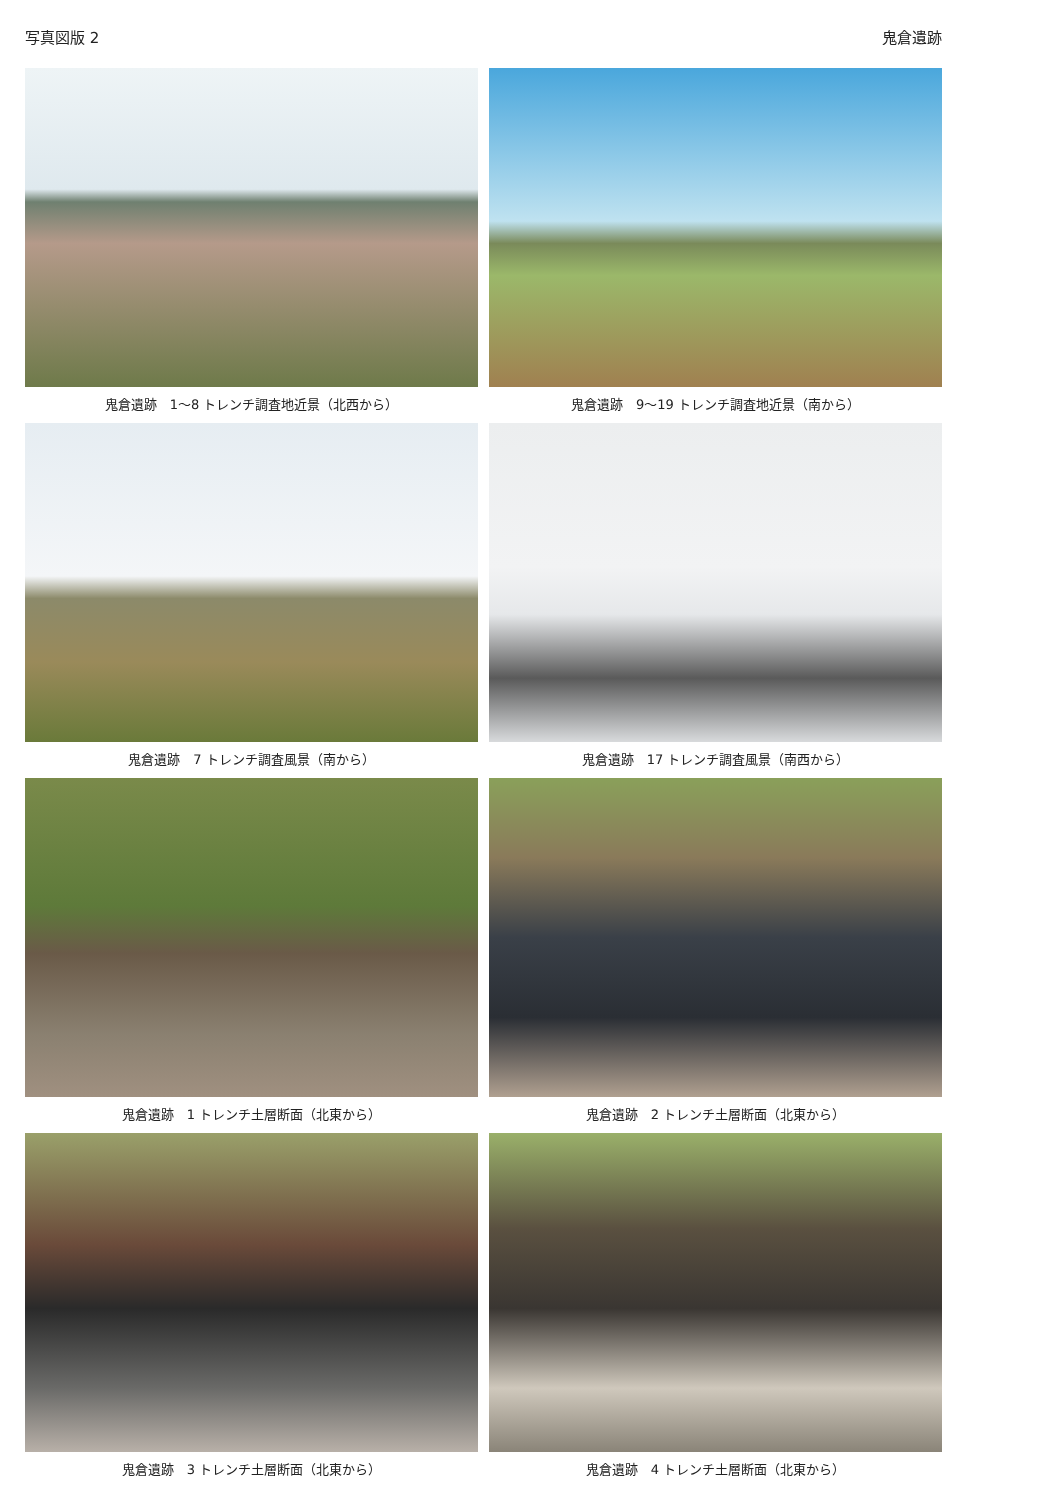写真図版 2 鬼倉遺跡
鬼倉遺跡　1～8 トレンチ調査地近景（北西から）
鬼倉遺跡　9～19 トレンチ調査地近景（南から）
鬼倉遺跡　7 トレンチ調査風景（南から）
鬼倉遺跡　17 トレンチ調査風景（南西から）
鬼倉遺跡　1 トレンチ土層断面（北東から）
鬼倉遺跡　2 トレンチ土層断面（北東から）
鬼倉遺跡　3 トレンチ土層断面（北東から）
鬼倉遺跡　4 トレンチ土層断面（北東から）